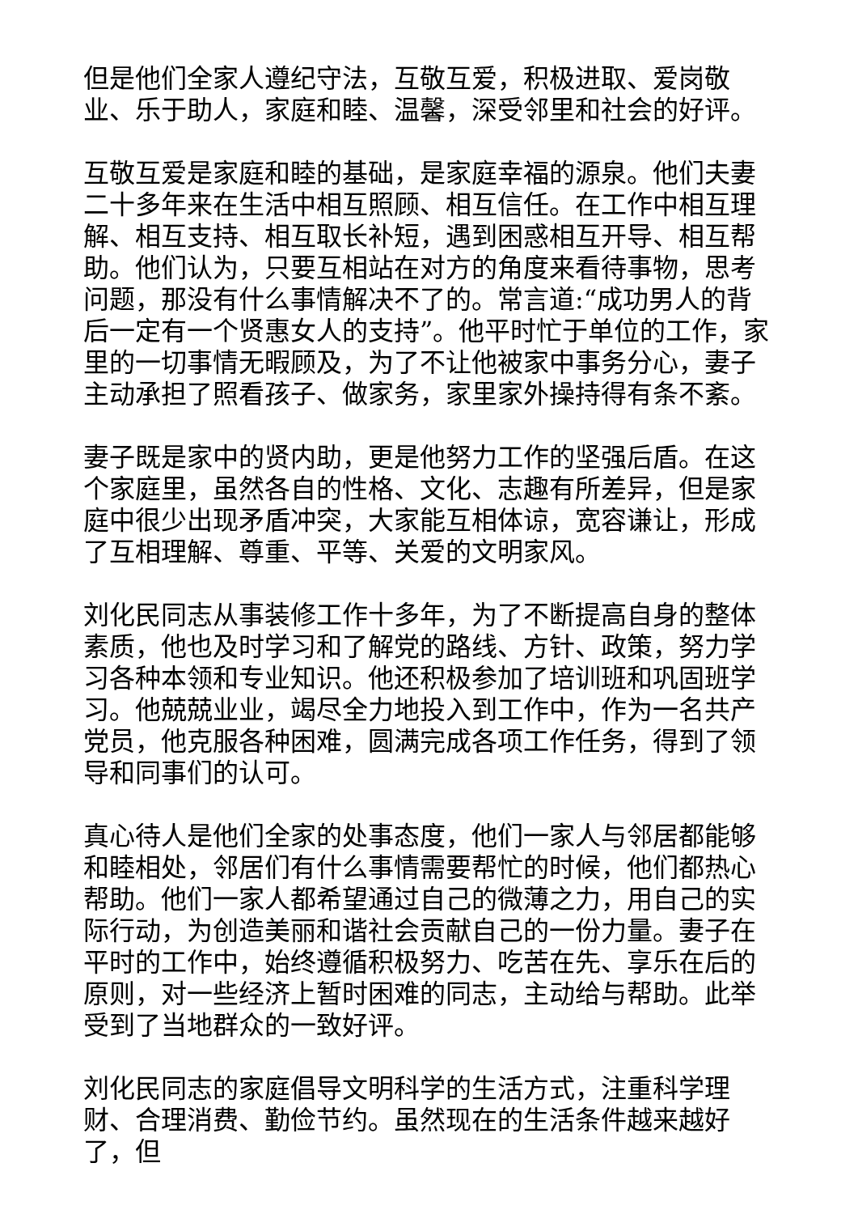但是他们全家人遵纪守法，互敬互爱，积极进取、爱岗敬业、乐于助人，家庭和睦、温馨，深受邻里和社会的好评。
互敬互爱是家庭和睦的基础，是家庭幸福的源泉。他们夫妻二十多年来在生活中相互照顾、相互信任。在工作中相互理解、相互支持、相互取长补短，遇到困惑相互开导、相互帮助。他们认为，只要互相站在对方的角度来看待事物，思考问题，那没有什么事情解决不了的。常言道:“成功男人的背后一定有一个贤惠女人的支持”。他平时忙于单位的工作，家里的一切事情无暇顾及，为了不让他被家中事务分心，妻子主动承担了照看孩子、做家务，家里家外操持得有条不紊。
妻子既是家中的贤内助，更是他努力工作的坚强后盾。在这个家庭里，虽然各自的性格、文化、志趣有所差异，但是家庭中很少出现矛盾冲突，大家能互相体谅，宽容谦让，形成了互相理解、尊重、平等、关爱的文明家风。
刘化民同志从事装修工作十多年，为了不断提高自身的整体素质，他也及时学习和了解党的路线、方针、政策，努力学习各种本领和专业知识。他还积极参加了培训班和巩固班学习。他兢兢业业，竭尽全力地投入到工作中，作为一名共产党员，他克服各种困难，圆满完成各项工作任务，得到了领导和同事们的认可。
真心待人是他们全家的处事态度，他们一家人与邻居都能够和睦相处，邻居们有什么事情需要帮忙的时候，他们都热心帮助。他们一家人都希望通过自己的微薄之力，用自己的实际行动，为创造美丽和谐社会贡献自己的一份力量。妻子在平时的工作中，始终遵循积极努力、吃苦在先、享乐在后的原则，对一些经济上暂时困难的同志，主动给与帮助。此举受到了当地群众的一致好评。
刘化民同志的家庭倡导文明科学的生活方式，注重科学理财、合理消费、勤俭节约。虽然现在的生活条件越来越好了，但